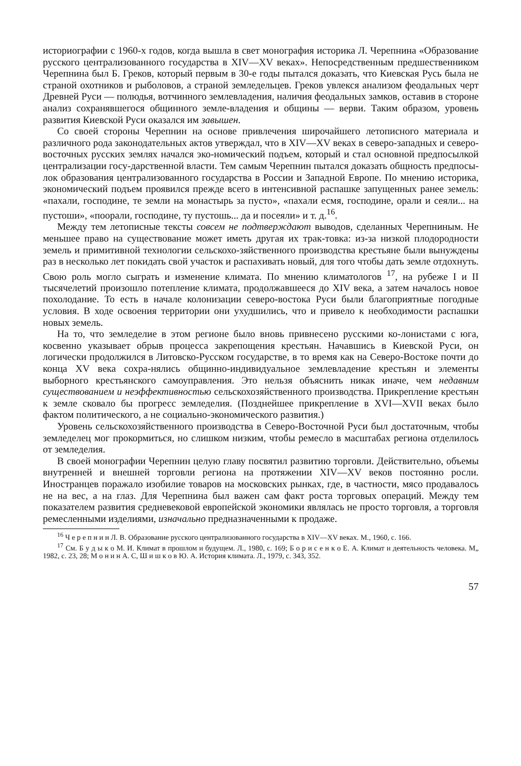историографии с 1960-х годов, когда вышла в свет монография историка Л. Черепнина «Образование русского централизованного государства в XIV—XV веках». Непосредственным предшественником Черепнина был Б. Греков, который первым в 30-е годы пытался доказать, что Киевская Русь была не страной охотников и рыболовов, а страной земледельцев. Греков увлекся анализом феодальных черт Древней Руси — полюдья, вотчинного землевладения, наличия феодальных замков, оставив в стороне анализ сохранявшегося общинного земле-владения и общины — верви. Таким образом, уровень развития Киевской Руси оказался им завышен.
Со своей стороны Черепнин на основе привлечения широчайшего летописного материала и различного рода законодательных актов утверждал, что в XIV—XV веках в северо-западных и северо-восточных русских землях начался эко-номический подъем, который и стал основной предпосылкой централизации госу-дарственной власти. Тем самым Черепнин пытался доказать общность предпосы-лок образования централизованного государства в России и Западной Европе. По мнению историка, экономический подъем проявился прежде всего в интенсивной распашке запущенных ранее земель: «пахали, господине, те земли на монастырь за пусто», «пахали есмя, господине, орали и сеяли... на пустоши», «поорали, господине, ту пустошь... да и посеяли» и т. д.<sup>16</sup>.
Между тем летописные тексты совсем не подтверждают выводов, сделанных Черепниным. Не меньшее право на существование может иметь другая их трак-товка: из-за низкой плодородности земель и примитивной технологии сельскохо-зяйственного производства крестьяне были вынуждены раз в несколько лет покидать свой участок и распахивать новый, для того чтобы дать земле отдохнуть. Свою роль могло сыграть и изменение климата. По мнению климатологов <sup>17</sup>, на рубеже I и II тысячелетий произошло потепление климата, продолжавшееся до XIV века, а затем началось новое похолодание. То есть в начале колонизации северо-востока Руси были благоприятные погодные условия. В ходе освоения территории они ухудшились, что и привело к необходимости распашки новых земель.
На то, что земледелие в этом регионе было вновь привнесено русскими ко-лонистами с юга, косвенно указывает обрыв процесса закрепощения крестьян. Начавшись в Киевской Руси, он логически продолжился в Литовско-Русском государстве, в то время как на Северо-Востоке почти до конца XV века сохра-нялись общинно-индивидуальное землевладение крестьян и элементы выборного крестьянского самоуправления. Это нельзя объяснить никак иначе, чем недавним существованием и неэффективностью сельскохозяйственного производства. Прикрепление крестьян к земле сковало бы прогресс земледелия. (Позднейшее прикрепление в XVI—XVII веках было фактом политического, а не социально-экономического развития.)
Уровень сельскохозяйственного производства в Северо-Восточной Руси был достаточным, чтобы земледелец мог прокормиться, но слишком низким, чтобы ремесло в масштабах региона отделилось от земледелия.
В своей монографии Черепнин целую главу посвятил развитию торговли. Действительно, объемы внутренней и внешней торговли региона на протяжении XIV—XV веков постоянно росли. Иностранцев поражало изобилие товаров на московских рынках, где, в частности, мясо продавалось не на вес, а на глаз. Для Черепнина был важен сам факт роста торговых операций. Между тем показателем развития средневековой европейской экономики являлась не просто торговля, а торговля ремесленными изделиями, изначально предназначенными к продаже.
<sup>16</sup> Ч е р е п н и н Л. В. Образование русского централизованного государства в XIV—XV веках. М., 1960, с. 166.
<sup>17</sup> См. Б у д ы к о М. И. Климат в прошлом и будущем. Л., 1980, с. 169; Б о р и с е н к о Е. А. Климат и деятельность человека. М„ 1982, с. 23, 28; М о н и н А. С, Ш и ш к о в Ю. А. История климата. Л., 1979, с. 343, 352.
57